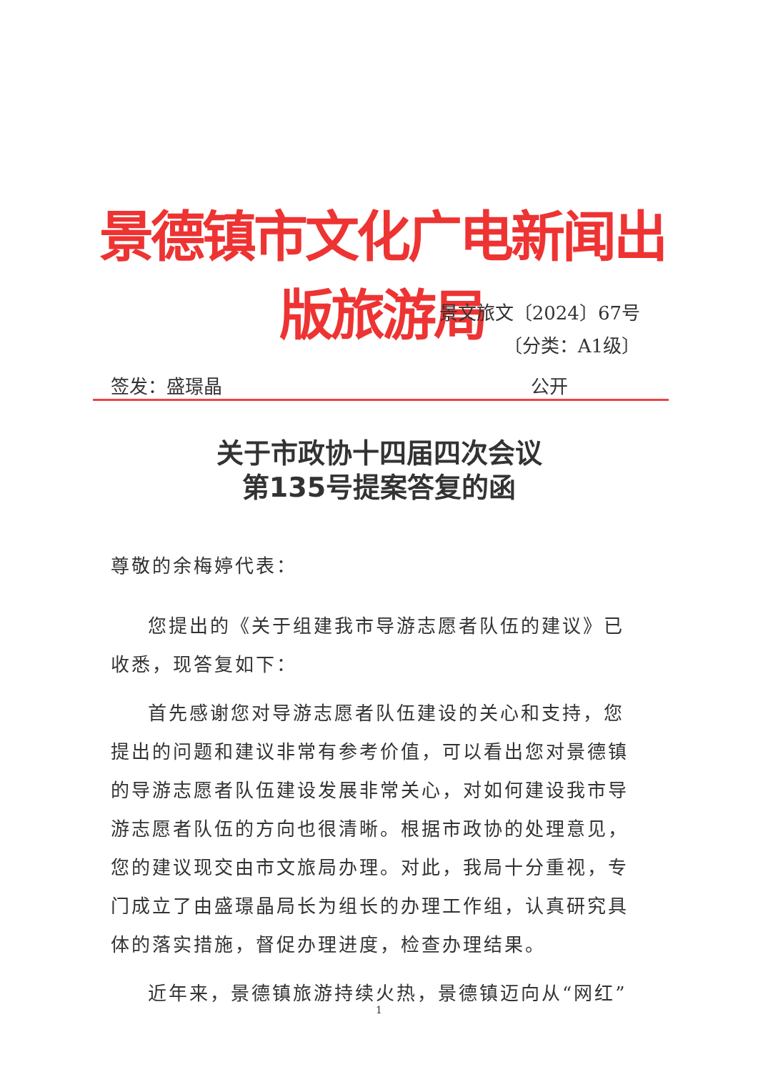景德镇市文化广电新闻出版旅游局
景文旅文〔2024〕67号
〔分类：A1级〕
签发：盛璟晶 公开
关于市政协十四届四次会议
第135号提案答复的函
尊敬的余梅婷代表：
您提出的《关于组建我市导游志愿者队伍的建议》已收悉，现答复如下：
首先感谢您对导游志愿者队伍建设的关心和支持，您提出的问题和建议非常有参考价值，可以看出您对景德镇的导游志愿者队伍建设发展非常关心，对如何建设我市导游志愿者队伍的方向也很清晰。根据市政协的处理意见，您的建议现交由市文旅局办理。对此，我局十分重视，专门成立了由盛璟晶局长为组长的办理工作组，认真研究具体的落实措施，督促办理进度，检查办理结果。
近年来，景德镇旅游持续火热，景德镇迈向从“网红”
1